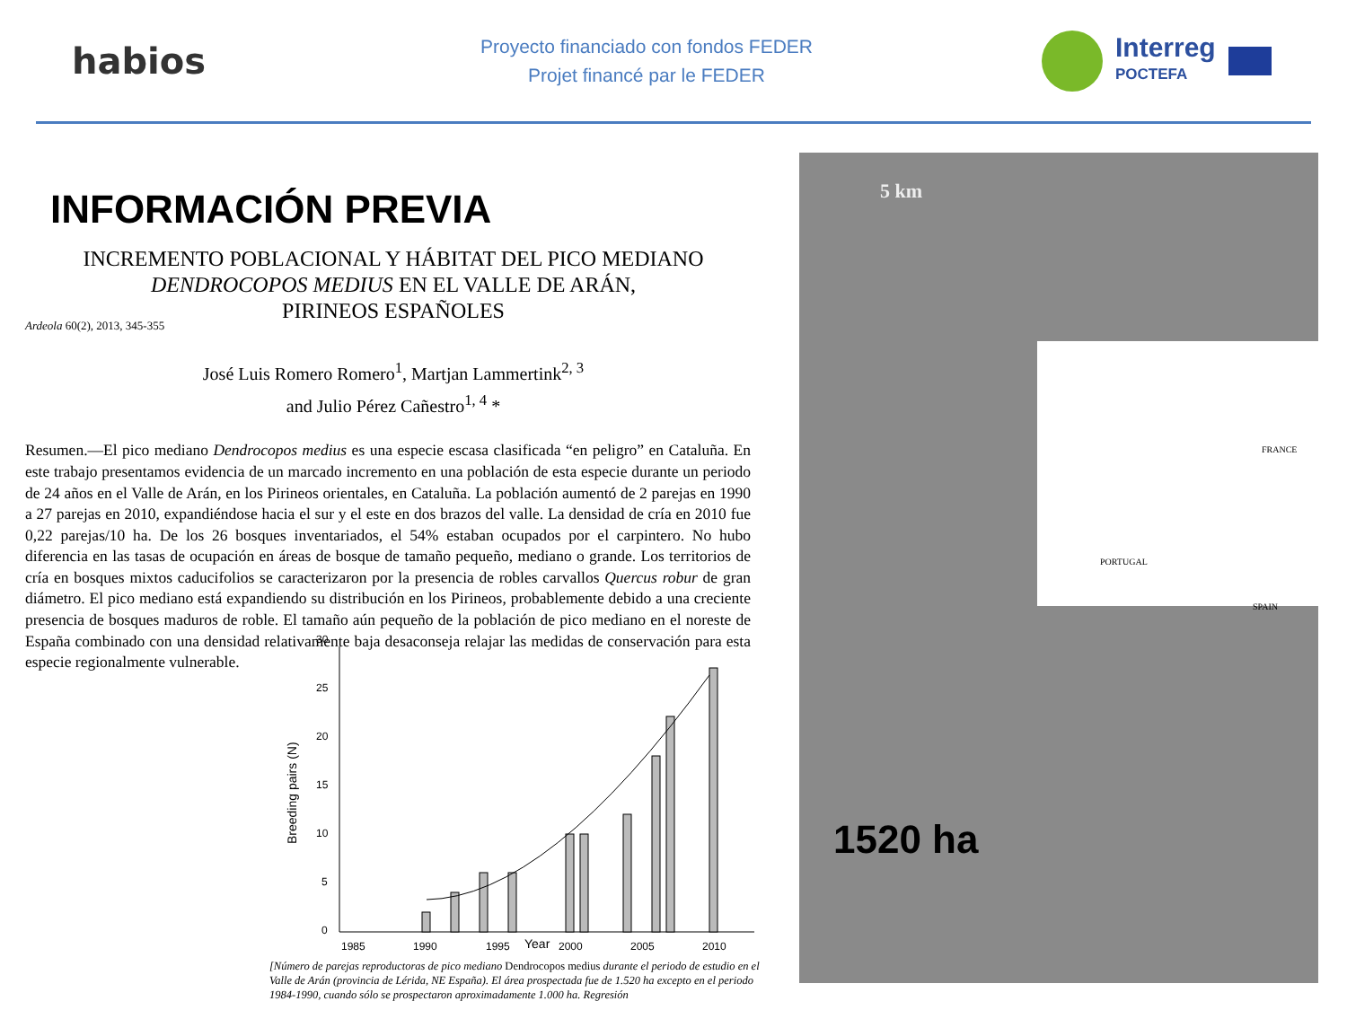habios
Proyecto financiado con fondos FEDER
Projet financé par le FEDER
Interreg
POCTEFA
INFORMACIÓN PREVIA
INCREMENTO POBLACIONAL Y HÁBITAT DEL PICO MEDIANO
DENDROCOPOS MEDIUS EN EL VALLE DE ARÁN,
PIRINEOS ESPAÑOLES
Ardeola 60(2), 2013, 345-355
José Luis Romero Romero<sup>1</sup>, Martjan Lammertink<sup>2, 3</sup>
and Julio Pérez Cañestro<sup>1, 4</sup> *
Resumen.—El pico mediano Dendrocopos medius es una especie escasa clasificada “en peligro” en Cataluña. En este trabajo presentamos evidencia de un marcado incremento en una población de esta especie durante un periodo de 24 años en el Valle de Arán, en los Pirineos orientales, en Cataluña. La población aumentó de 2 parejas en 1990 a 27 parejas en 2010, expandiéndose hacia el sur y el este en dos brazos del valle. La densidad de cría en 2010 fue 0,22 parejas/10 ha. De los 26 bosques inventariados, el 54% estaban ocupados por el carpintero. No hubo diferencia en las tasas de ocupación en áreas de bosque de tamaño pequeño, mediano o grande. Los territorios de cría en bosques mixtos caducifolios se caracterizaron por la presencia de robles carvallos Quercus robur de gran diámetro. El pico mediano está expandiendo su distribución en los Pirineos, probablemente debido a una creciente presencia de bosques maduros de roble. El tamaño aún pequeño de la población de pico mediano en el noreste de España combinado con una densidad relativamente baja desaconseja relajar las medidas de conservación para esta especie regionalmente vulnerable.
Breeding pairs (N)
30
25
20
15
10
5
0
1985
1990
1995
Year
2000
2005
2010
[Número de parejas reproductoras de pico mediano Dendrocopos medius durante el periodo de estudio en el Valle de Arán (provincia de Lérida, NE España). El área prospectada fue de 1.520 ha excepto en el periodo 1984-1990, cuando sólo se prospectaron aproximadamente 1.000 ha. Regresión
5 km
FRANCE
SPAIN
PORTUGAL
1520 ha